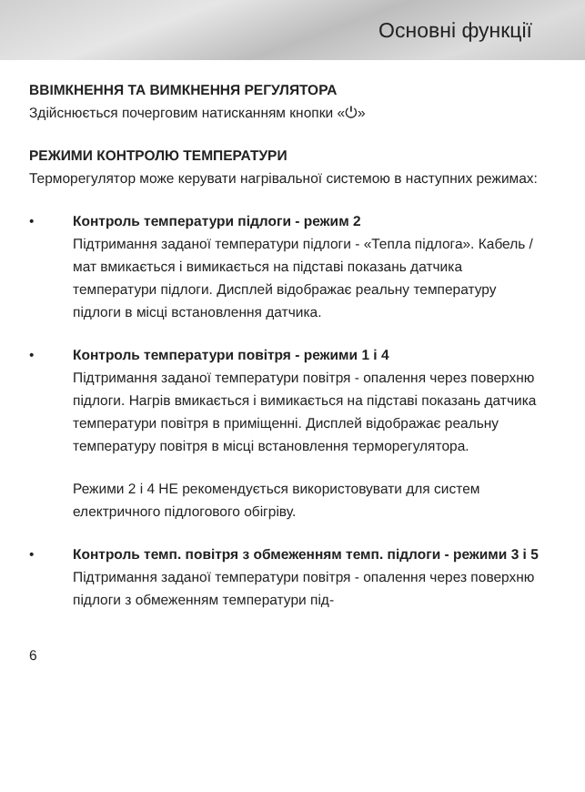Основні функції
ВВІМКНЕННЯ ТА ВИМКНЕННЯ РЕГУЛЯТОРА
Здійснюється почерговим натисканням кнопки «⏻»
РЕЖИМИ КОНТРОЛЮ ТЕМПЕРАТУРИ
Терморегулятор може керувати нагрівальної системою в наступних режимах:
• Контроль температури підлоги - режим 2
Підтримання заданої температури підлоги - «Тепла підлога». Кабель / мат вмикається і вимикається на підставі показань датчика температури підлоги. Дисплей відображає реальну температуру підлоги в місці встановлення датчика.
• Контроль температури повітря - режими 1 і 4
Підтримання заданої температури повітря - опалення через поверхню підлоги. Нагрів вмикається і вимикається на підставі показань датчика температури повітря в приміщенні. Дисплей відображає реальну температуру повітря в місці встановлення терморегулятора.
Режими 2 і 4 НЕ рекомендується використовувати для систем електричного підлогового обігріву.
• Контроль темп. повітря з обмеженням темп. підлоги - режими 3 і 5
Підтримання заданої температури повітря - опалення через поверхню підлоги з обмеженням температури під-
6